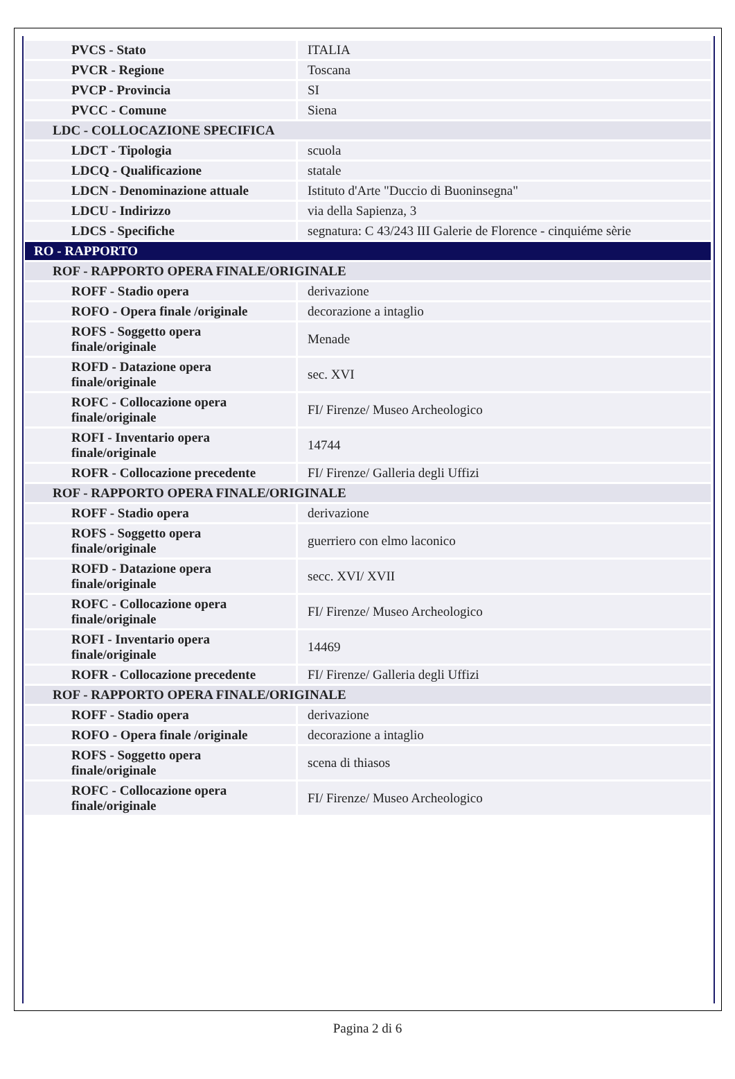| PVCS - Stato | ITALIA |
| PVCR - Regione | Toscana |
| PVCP - Provincia | SI |
| PVCC - Comune | Siena |
| LDC - COLLOCAZIONE SPECIFICA | |
| LDCT - Tipologia | scuola |
| LDCQ - Qualificazione | statale |
| LDCN - Denominazione attuale | Istituto d'Arte "Duccio di Buoninsegna" |
| LDCU - Indirizzo | via della Sapienza, 3 |
| LDCS - Specifiche | segnatura: C 43/243 III Galerie de Florence - cinquiéme sèrie |
| RO - RAPPORTO | |
| ROF - RAPPORTO OPERA FINALE/ORIGINALE | |
| ROFF - Stadio opera | derivazione |
| ROFO - Opera finale /originale | decorazione a intaglio |
| ROFS - Soggetto opera finale/originale | Menade |
| ROFD - Datazione opera finale/originale | sec. XVI |
| ROFC - Collocazione opera finale/originale | FI/ Firenze/ Museo Archeologico |
| ROFI - Inventario opera finale/originale | 14744 |
| ROFR - Collocazione precedente | FI/ Firenze/ Galleria degli Uffizi |
| ROF - RAPPORTO OPERA FINALE/ORIGINALE | |
| ROFF - Stadio opera | derivazione |
| ROFS - Soggetto opera finale/originale | guerriero con elmo laconico |
| ROFD - Datazione opera finale/originale | secc. XVI/ XVII |
| ROFC - Collocazione opera finale/originale | FI/ Firenze/ Museo Archeologico |
| ROFI - Inventario opera finale/originale | 14469 |
| ROFR - Collocazione precedente | FI/ Firenze/ Galleria degli Uffizi |
| ROF - RAPPORTO OPERA FINALE/ORIGINALE | |
| ROFF - Stadio opera | derivazione |
| ROFO - Opera finale /originale | decorazione a intaglio |
| ROFS - Soggetto opera finale/originale | scena di thiasos |
| ROFC - Collocazione opera finale/originale | FI/ Firenze/ Museo Archeologico |
Pagina 2 di 6